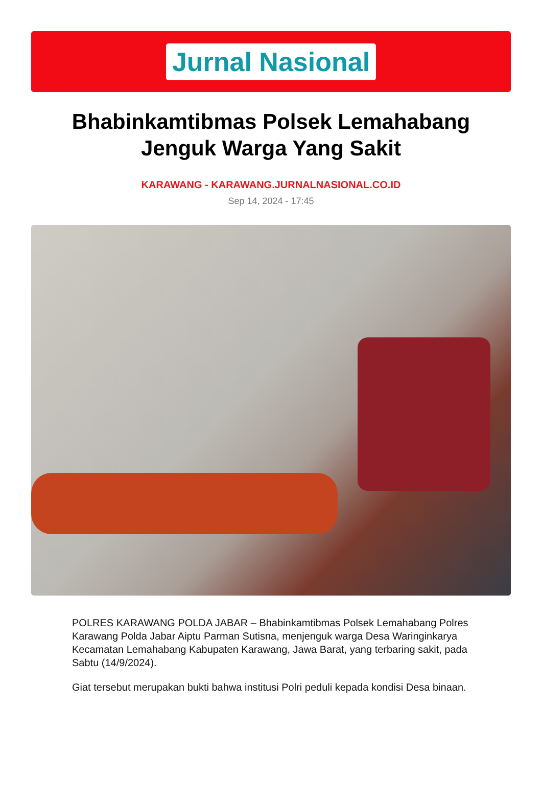Jurnal Nasional
Bhabinkamtibmas Polsek Lemahabang Jenguk Warga Yang Sakit
KARAWANG - KARAWANG.JURNALNASIONAL.CO.ID
Sep 14, 2024 - 17:45
POLRES KARAWANG POLDA JABAR – Bhabinkamtibmas Polsek Lemahabang Polres Karawang Polda Jabar Aiptu Parman Sutisna, menjenguk warga Desa Waringinkarya Kecamatan Lemahabang Kabupaten Karawang, Jawa Barat, yang terbaring sakit, pada Sabtu (14/9/2024).
Giat tersebut merupakan bukti bahwa institusi Polri peduli kepada kondisi Desa binaan.